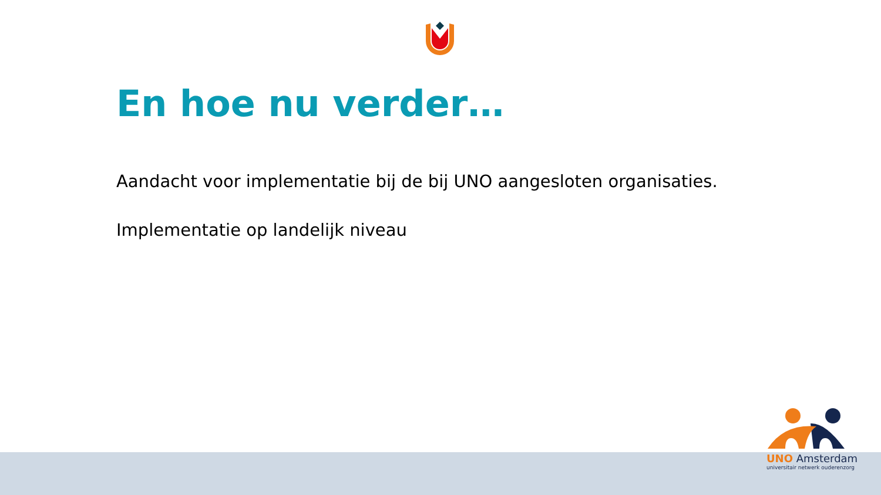En hoe nu verder…
Aandacht voor implementatie bij de bij UNO aangesloten organisaties.
Implementatie op landelijk niveau
UNO Amsterdam
universitair netwerk ouderenzorg